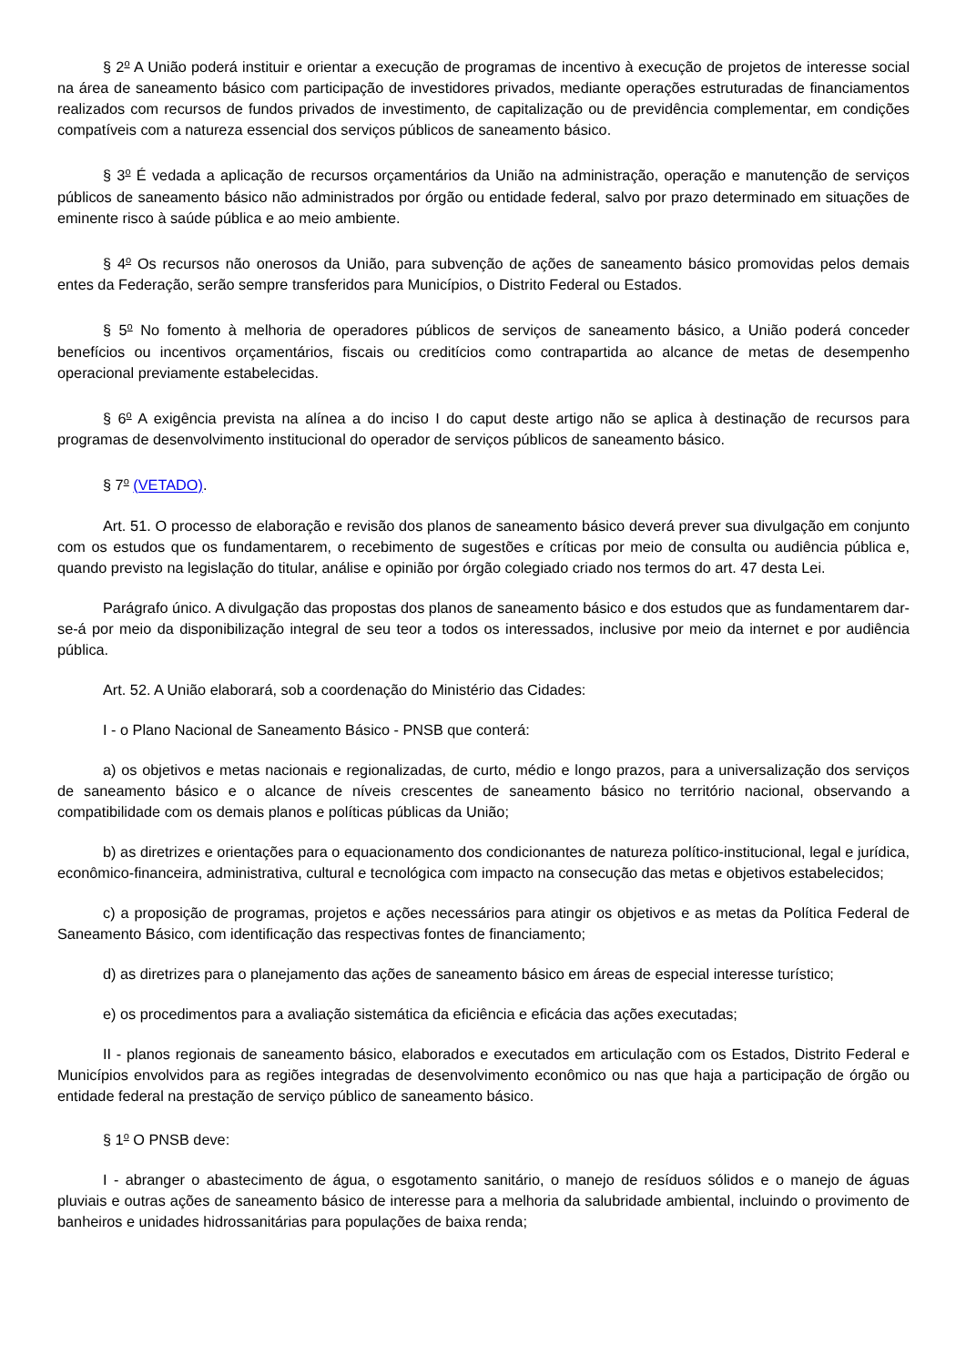§ 2<sup>o</sup> A União poderá instituir e orientar a execução de programas de incentivo à execução de projetos de interesse social na área de saneamento básico com participação de investidores privados, mediante operações estruturadas de financiamentos realizados com recursos de fundos privados de investimento, de capitalização ou de previdência complementar, em condições compatíveis com a natureza essencial dos serviços públicos de saneamento básico.
§ 3<sup>o</sup> É vedada a aplicação de recursos orçamentários da União na administração, operação e manutenção de serviços públicos de saneamento básico não administrados por órgão ou entidade federal, salvo por prazo determinado em situações de eminente risco à saúde pública e ao meio ambiente.
§ 4<sup>o</sup> Os recursos não onerosos da União, para subvenção de ações de saneamento básico promovidas pelos demais entes da Federação, serão sempre transferidos para Municípios, o Distrito Federal ou Estados.
§ 5<sup>o</sup> No fomento à melhoria de operadores públicos de serviços de saneamento básico, a União poderá conceder benefícios ou incentivos orçamentários, fiscais ou creditícios como contrapartida ao alcance de metas de desempenho operacional previamente estabelecidas.
§ 6<sup>o</sup> A exigência prevista na alínea a do inciso I do caput deste artigo não se aplica à destinação de recursos para programas de desenvolvimento institucional do operador de serviços públicos de saneamento básico.
§ 7<sup>o</sup> (VETADO).
Art. 51. O processo de elaboração e revisão dos planos de saneamento básico deverá prever sua divulgação em conjunto com os estudos que os fundamentarem, o recebimento de sugestões e críticas por meio de consulta ou audiência pública e, quando previsto na legislação do titular, análise e opinião por órgão colegiado criado nos termos do art. 47 desta Lei.
Parágrafo único. A divulgação das propostas dos planos de saneamento básico e dos estudos que as fundamentarem dar-se-á por meio da disponibilização integral de seu teor a todos os interessados, inclusive por meio da internet e por audiência pública.
Art. 52. A União elaborará, sob a coordenação do Ministério das Cidades:
I - o Plano Nacional de Saneamento Básico - PNSB que conterá:
a) os objetivos e metas nacionais e regionalizadas, de curto, médio e longo prazos, para a universalização dos serviços de saneamento básico e o alcance de níveis crescentes de saneamento básico no território nacional, observando a compatibilidade com os demais planos e políticas públicas da União;
b) as diretrizes e orientações para o equacionamento dos condicionantes de natureza político-institucional, legal e jurídica, econômico-financeira, administrativa, cultural e tecnológica com impacto na consecução das metas e objetivos estabelecidos;
c) a proposição de programas, projetos e ações necessários para atingir os objetivos e as metas da Política Federal de Saneamento Básico, com identificação das respectivas fontes de financiamento;
d) as diretrizes para o planejamento das ações de saneamento básico em áreas de especial interesse turístico;
e) os procedimentos para a avaliação sistemática da eficiência e eficácia das ações executadas;
II - planos regionais de saneamento básico, elaborados e executados em articulação com os Estados, Distrito Federal e Municípios envolvidos para as regiões integradas de desenvolvimento econômico ou nas que haja a participação de órgão ou entidade federal na prestação de serviço público de saneamento básico.
§ 1<sup>o</sup> O PNSB deve:
I - abranger o abastecimento de água, o esgotamento sanitário, o manejo de resíduos sólidos e o manejo de águas pluviais e outras ações de saneamento básico de interesse para a melhoria da salubridade ambiental, incluindo o provimento de banheiros e unidades hidrossanitárias para populações de baixa renda;